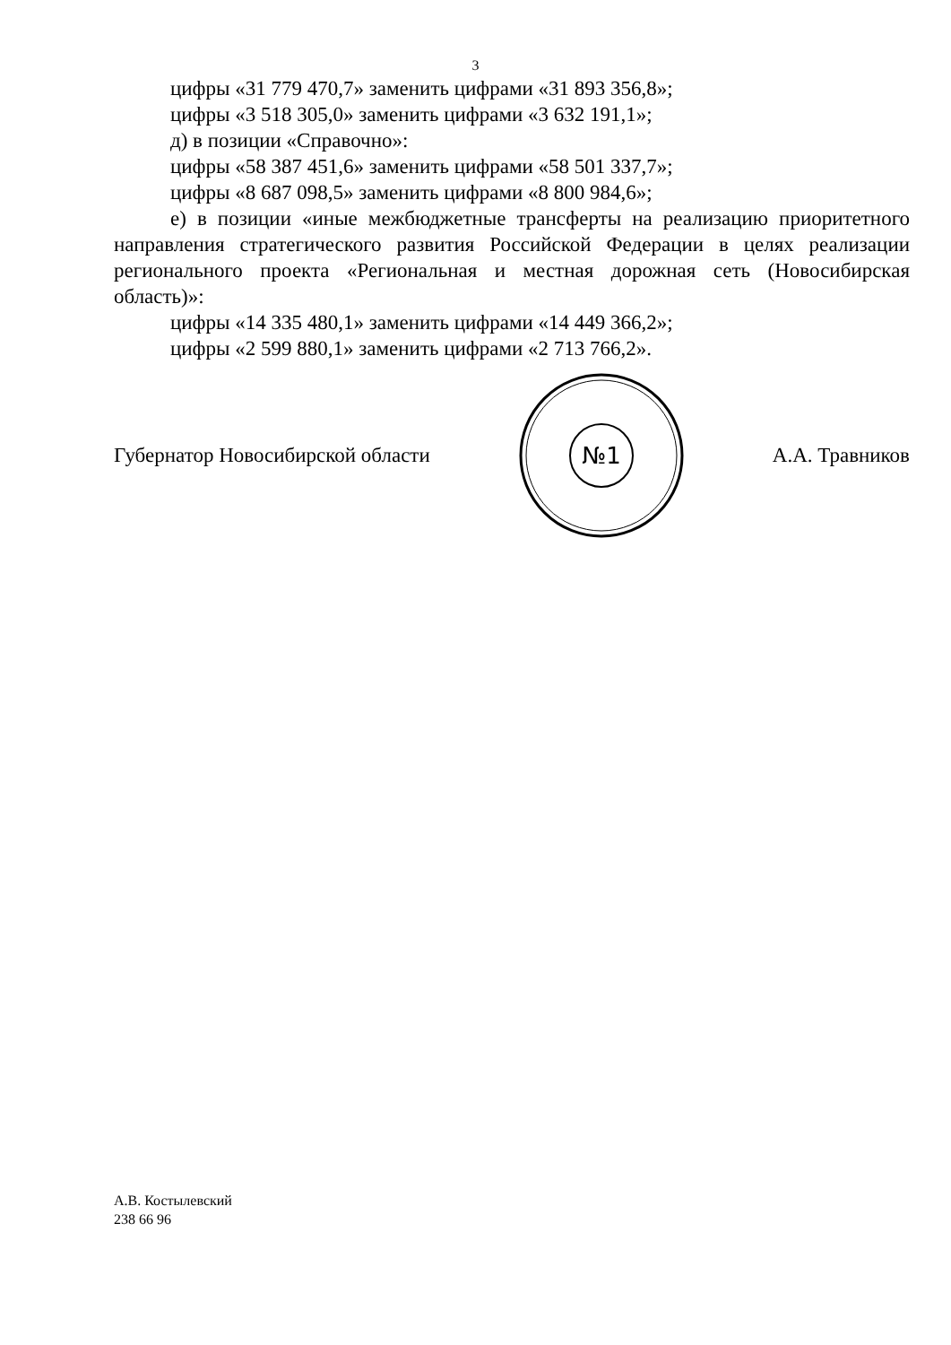3
цифры «31 779 470,7» заменить цифрами «31 893 356,8»;
цифры «3 518 305,0» заменить цифрами «3 632 191,1»;
д) в позиции «Справочно»:
цифры «58 387 451,6» заменить цифрами «58 501 337,7»;
цифры «8 687 098,5» заменить цифрами «8 800 984,6»;
е) в позиции «иные межбюджетные трансферты на реализацию приоритетного направления стратегического развития Российской Федерации в целях реализации регионального проекта «Региональная и местная дорожная сеть (Новосибирская область)»:
цифры «14 335 480,1» заменить цифрами «14 449 366,2»;
цифры «2 599 880,1» заменить цифрами «2 713 766,2».
Губернатор Новосибирской области
№1
А.А. Травников
А.В. Костылевский
238 66 96